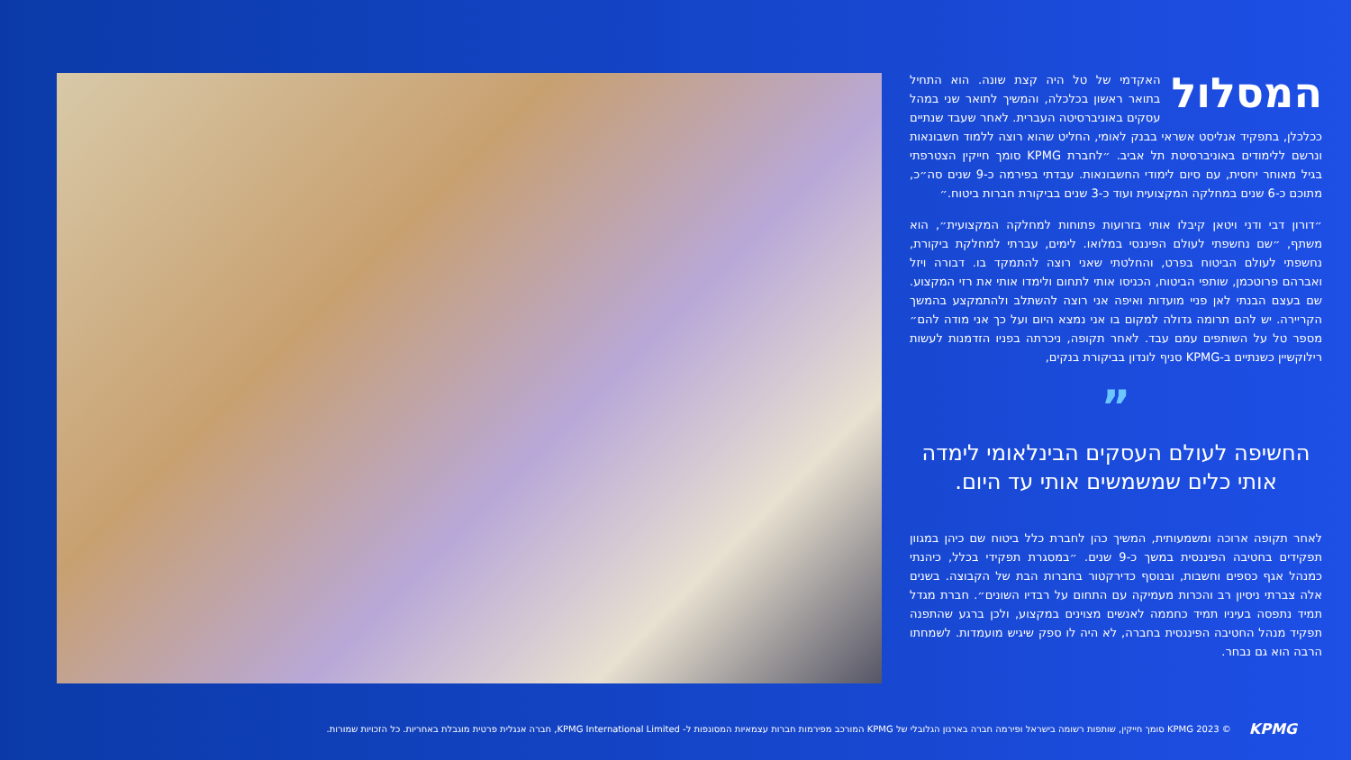המסלול
האקדמי של טל היה קצת שונה. הוא התחיל בתואר ראשון בכלכלה, והמשיך לתואר שני במהל עסקים באוניברסיטה העברית. לאחר שעבד שנתיים ככלכלן, בתפקיד אנליסט אשראי בבנק לאומי, החליט שהוא רוצה ללמוד חשבונאות ונרשם ללימודים באוניברסיטת תל אביב. ״לחברת KPMG סומך חייקין הצטרפתי בגיל מאוחר יחסית, עם סיום לימודי החשבונאות. עבדתי בפירמה כ-9 שנים סה״כ, מתוכם כ-6 שנים במחלקה המקצועית ועוד כ-3 שנים בביקורת חברות ביטוח.״
״דורון דבי ודני ויטאן קיבלו אותי בזרועות פתוחות למחלקה המקצועית״, הוא משתף, ״שם נחשפתי לעולם הפיננסי במלואו. לימים, עברתי למחלקת ביקורת, נחשפתי לעולם הביטוח בפרט, והחלטתי שאני רוצה להתמקד בו. דבורה ויזל ואברהם פרוטכמן, שותפי הביטוח, הכניסו אותי לתחום ולימדו אותי את רזי המקצוע. שם בעצם הבנתי לאן פניי מועדות ואיפה אני רוצה להשתלב ולהתמקצע בהמשך הקריירה. יש להם תרומה גדולה למקום בו אני נמצא היום ועל כך אני מודה להם״ מספר טל על השותפים עמם עבד. לאחר תקופה, ניכרתה בפניו הזדמנות לעשות רילוקשיין כשנתיים ב-KPMG סניף לונדון בביקורת בנקים,
”
החשיפה לעולם העסקים הבינלאומי לימדה אותי כלים שמשמשים אותי עד היום.
לאחר תקופה ארוכה ומשמעותית, המשיך כהן לחברת כלל ביטוח שם כיהן במגוון תפקידים בחטיבה הפיננסית במשך כ-9 שנים. ״במסגרת תפקידי בכלל, כיהנתי כמנהל אגף כספים וחשבות, ובנוסף כדירקטור בחברות הבת של הקבוצה. בשנים אלה צברתי ניסיון רב והכרות מעמיקה עם התחום על רבדיו השונים״. חברת מגדל תמיד נתפסה בעיניו תמיד כחממה לאנשים מצוינים במקצוע, ולכן ברגע שהתפנה תפקיד מנהל החטיבה הפיננסית בחברה, לא היה לו ספק שיגיש מועמדות. לשמחתו הרבה הוא גם נבחר.
KPMG © 2023 KPMG סומך חייקין, שותפות רשומה בישראל ופירמה חברה בארגון הגלובלי של KPMG המורכב מפירמות חברות עצמאיות המסונפות ל- KPMG International Limited, חברה אנגלית פרטית מוגבלת באחריות. כל הזכויות שמורות.